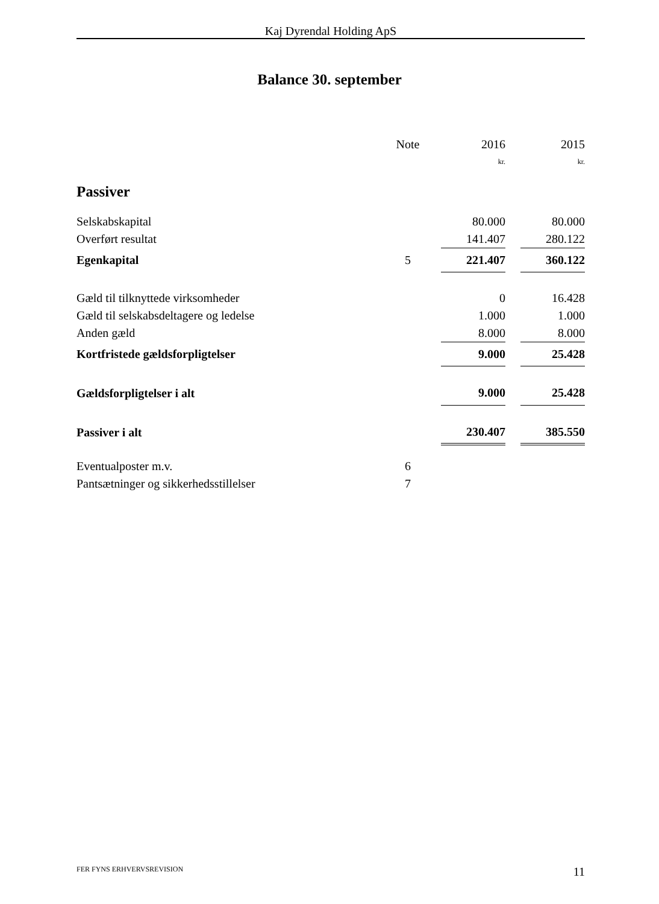Kaj Dyrendal Holding ApS
Balance 30. september
| | Note | | 2016 | | 2015 |
| --- | --- | --- | --- | --- | --- |
| | | | kr. | | kr. |
| Passiver | | | | | |
| Selskabskapital | | | 80.000 | | 80.000 |
| Overført resultat | | | 141.407 | | 280.122 |
| Egenkapital | 5 | | 221.407 | | 360.122 |
| Gæld til tilknyttede virksomheder | | | 0 | | 16.428 |
| Gæld til selskabsdeltagere og ledelse | | | 1.000 | | 1.000 |
| Anden gæld | | | 8.000 | | 8.000 |
| Kortfristede gældsforpligtelser | | | 9.000 | | 25.428 |
| Gældsforpligtelser i alt | | | 9.000 | | 25.428 |
| Passiver i alt | | | 230.407 | | 385.550 |
| Eventualposter m.v. | 6 | | | | |
| Pantsætninger og sikkerhedsstillelser | 7 | | | | |
FER FYNS ERHVERVSREVISION 11